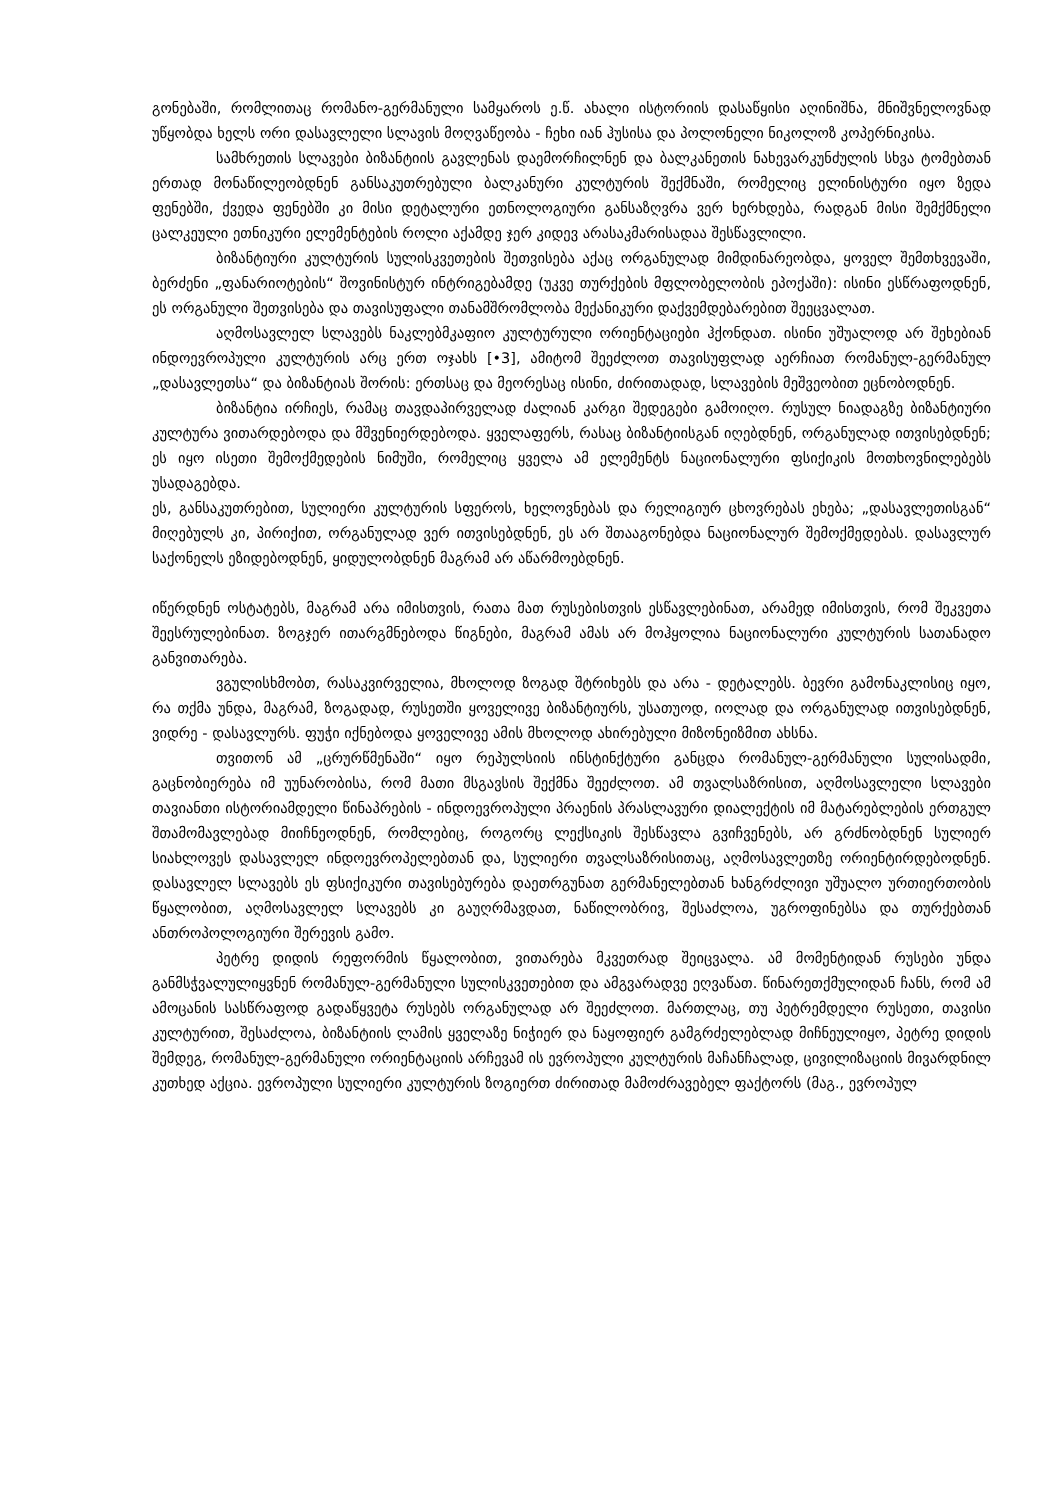გონებაში, რომლითაც რომანო-გერმანული სამყაროს ე.წ. ახალი ისტორიის დასაწყისი აღინიშნა, მნიშვნელოვნად უწყობდა ხელს ორი დასავლელი სლავის მოღვაწეობა - ჩეხი იან ჰუსისა და პოლონელი ნიკოლოზ კოპერნიკისა.
სამხრეთის სლავები ბიზანტიის გავლენას დაემორჩილნენ და ბალკანეთის ნახევარკუნძულის სხვა ტომებთან ერთად მონაწილეობდნენ განსაკუთრებული ბალკანური კულტურის შექმნაში, რომელიც ელინისტური იყო ზედა ფენებში, ქვედა ფენებში კი მისი დეტალური ეთნოლოგიური განსაზღვრა ვერ ხერხდება, რადგან მისი შემქმნელი ცალკეული ეთნიკური ელემენტების როლი აქამდე ჯერ კიდევ არასაკმარისადაა შესწავლილი.
ბიზანტიური კულტურის სულისკვეთების შეთვისება აქაც ორგანულად მიმდინარეობდა, ყოველ შემთხვევაში, ბერძენი „ფანარიოტების“ შოვინისტურ ინტრიგებამდე (უკვე თურქების მფლობელობის ეპოქაში): ისინი ესწრაფოდნენ, ეს ორგანული შეთვისება და თავისუფალი თანამშრომლობა მექანიკური დაქვემდებარებით შეეცვალათ.
აღმოსავლელ სლავებს ნაკლებმკაფიო კულტურული ორიენტაციები ჰქონდათ. ისინი უშუალოდ არ შეხებიან ინდოევროპული კულტურის არც ერთ ოჯახს [•3], ამიტომ შეეძლოთ თავისუფლად აერჩიათ რომანულ-გერმანულ „დასავლეთსა“ და ბიზანტიას შორის: ერთსაც და მეორესაც ისინი, ძირითადად, სლავების მეშვეობით ეცნობოდნენ.
ბიზანტია ირჩიეს, რამაც თავდაპირველად ძალიან კარგი შედეგები გამოიღო. რუსულ ნიადაგზე ბიზანტიური კულტურა ვითარდებოდა და მშვენიერდებოდა. ყველაფერს, რასაც ბიზანტიისგან იღებდნენ, ორგანულად ითვისებდნენ; ეს იყო ისეთი შემოქმედების ნიმუში, რომელიც ყველა ამ ელემენტს ნაციონალური ფსიქიკის მოთხოვნილებებს უსადაგებდა.
ეს, განსაკუთრებით, სულიერი კულტურის სფეროს, ხელოვნებას და რელიგიურ ცხოვრებას ეხება; „დასავლეთისგან“ მიღებულს კი, პირიქით, ორგანულად ვერ ითვისებდნენ, ეს არ შთააგონებდა ნაციონალურ შემოქმედებას. დასავლურ საქონელს ეზიდებოდნენ, ყიდულობდნენ მაგრამ არ აწარმოებდნენ.
იწერდნენ ოსტატებს, მაგრამ არა იმისთვის, რათა მათ რუსებისთვის ესწავლებინათ, არამედ იმისთვის, რომ შეკვეთა შეესრულებინათ. ზოგჯერ ითარგმნებოდა წიგნები, მაგრამ ამას არ მოჰყოლია ნაციონალური კულტურის სათანადო განვითარება.
ვგულისხმობთ, რასაკვირველია, მხოლოდ ზოგად შტრიხებს და არა - დეტალებს. ბევრი გამონაკლისიც იყო, რა თქმა უნდა, მაგრამ, ზოგადად, რუსეთში ყოველივე ბიზანტიურს, უსათუოდ, იოლად და ორგანულად ითვისებდნენ, ვიდრე - დასავლურს. ფუჭი იქნებოდა ყოველივე ამის მხოლოდ ახირებული მიზონეიზმით ახსნა.
თვითონ ამ „ცრურწმენაში“ იყო რეპულსიის ინსტინქტური განცდა რომანულ-გერმანული სულისადმი, გაცნობიერება იმ უუნარობისა, რომ მათი მსგავსის შექმნა შეეძლოთ. ამ თვალსაზრისით, აღმოსავლელი სლავები თავიანთი ისტორიამდელი წინაპრების - ინდოევროპული პრაენის პრასლავური დიალექტის იმ მატარებლების ერთგულ შთამომავლებად მიიჩნეოდნენ, რომლებიც, როგორც ლექსიკის შესწავლა გვიჩვენებს, არ გრძნობდნენ სულიერ სიახლოვეს დასავლელ ინდოევროპელებთან და, სულიერი თვალსაზრისითაც, აღმოსავლეთზე ორიენტირდებოდნენ. დასავლელ სლავებს ეს ფსიქიკური თავისებურება დაეთრგუნათ გერმანელებთან ხანგრძლივი უშუალო ურთიერთობის წყალობით, აღმოსავლელ სლავებს კი გაუღრმავდათ, ნაწილობრივ, შესაძლოა, უგროფინებსა და თურქებთან ანთროპოლოგიური შერევის გამო.
პეტრე დიდის რეფორმის წყალობით, ვითარება მკვეთრად შეიცვალა. ამ მომენტიდან რუსები უნდა განმსჭვალულიყვნენ რომანულ-გერმანული სულისკვეთებით და ამგვარადვე ეღვაწათ. წინარეთქმულიდან ჩანს, რომ ამ ამოცანის სასწრაფოდ გადაწყვეტა რუსებს ორგანულად არ შეეძლოთ. მართლაც, თუ პეტრემდელი რუსეთი, თავისი კულტურით, შესაძლოა, ბიზანტიის ლამის ყველაზე ნიჭიერ და ნაყოფიერ გამგრძელებლად მიჩნეულიყო, პეტრე დიდის შემდეგ, რომანულ-გერმანული ორიენტაციის არჩევამ ის ევროპული კულტურის მაჩანჩალად, ცივილიზაციის მივარდნილ კუთხედ აქცია. ევროპული სულიერი კულტურის ზოგიერთ ძირითად მამოძრავებელ ფაქტორს (მაგ., ევროპულ